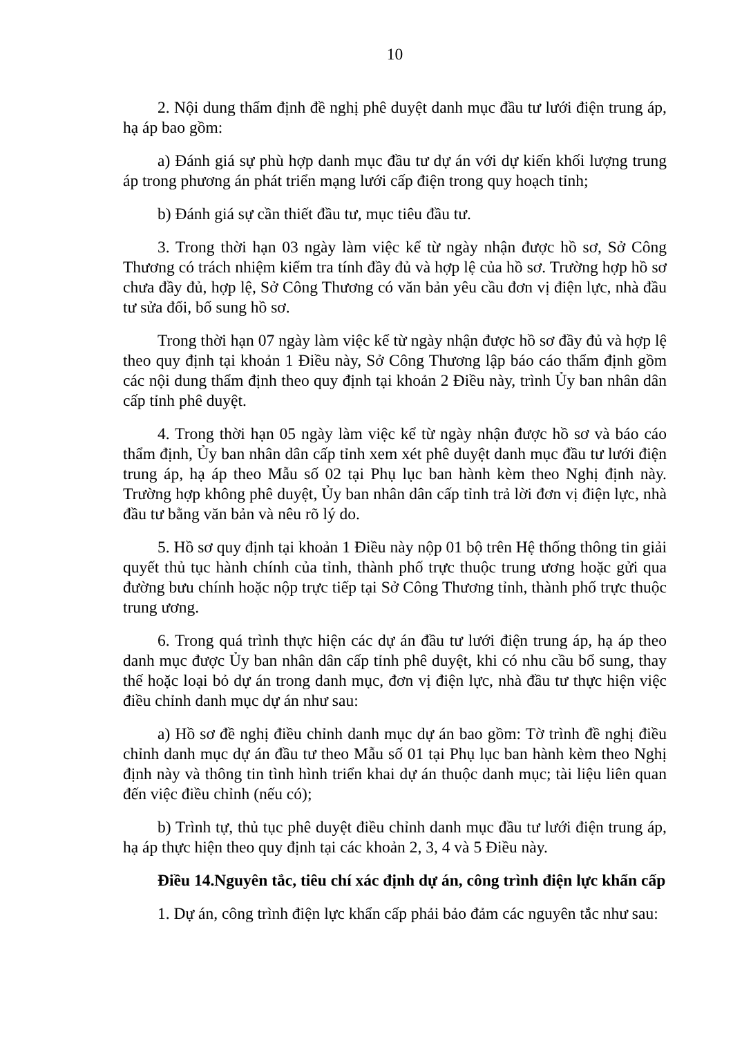10
2. Nội dung thẩm định đề nghị phê duyệt danh mục đầu tư lưới điện trung áp, hạ áp bao gồm:
a) Đánh giá sự phù hợp danh mục đầu tư dự án với dự kiến khối lượng trung áp trong phương án phát triển mạng lưới cấp điện trong quy hoạch tỉnh;
b) Đánh giá sự cần thiết đầu tư, mục tiêu đầu tư.
3. Trong thời hạn 03 ngày làm việc kể từ ngày nhận được hồ sơ, Sở Công Thương có trách nhiệm kiểm tra tính đầy đủ và hợp lệ của hồ sơ. Trường hợp hồ sơ chưa đầy đủ, hợp lệ, Sở Công Thương có văn bản yêu cầu đơn vị điện lực, nhà đầu tư sửa đổi, bổ sung hồ sơ.
Trong thời hạn 07 ngày làm việc kể từ ngày nhận được hồ sơ đầy đủ và hợp lệ theo quy định tại khoản 1 Điều này, Sở Công Thương lập báo cáo thẩm định gồm các nội dung thẩm định theo quy định tại khoản 2 Điều này, trình Ủy ban nhân dân cấp tỉnh phê duyệt.
4. Trong thời hạn 05 ngày làm việc kể từ ngày nhận được hồ sơ và báo cáo thẩm định, Ủy ban nhân dân cấp tỉnh xem xét phê duyệt danh mục đầu tư lưới điện trung áp, hạ áp theo Mẫu số 02 tại Phụ lục ban hành kèm theo Nghị định này. Trường hợp không phê duyệt, Ủy ban nhân dân cấp tỉnh trả lời đơn vị điện lực, nhà đầu tư bằng văn bản và nêu rõ lý do.
5. Hồ sơ quy định tại khoản 1 Điều này nộp 01 bộ trên Hệ thống thông tin giải quyết thủ tục hành chính của tỉnh, thành phố trực thuộc trung ương hoặc gửi qua đường bưu chính hoặc nộp trực tiếp tại Sở Công Thương tỉnh, thành phố trực thuộc trung ương.
6. Trong quá trình thực hiện các dự án đầu tư lưới điện trung áp, hạ áp theo danh mục được Ủy ban nhân dân cấp tỉnh phê duyệt, khi có nhu cầu bổ sung, thay thế hoặc loại bỏ dự án trong danh mục, đơn vị điện lực, nhà đầu tư thực hiện việc điều chỉnh danh mục dự án như sau:
a) Hồ sơ đề nghị điều chỉnh danh mục dự án bao gồm: Tờ trình đề nghị điều chỉnh danh mục dự án đầu tư theo Mẫu số 01 tại Phụ lục ban hành kèm theo Nghị định này và thông tin tình hình triển khai dự án thuộc danh mục; tài liệu liên quan đến việc điều chỉnh (nếu có);
b) Trình tự, thủ tục phê duyệt điều chỉnh danh mục đầu tư lưới điện trung áp, hạ áp thực hiện theo quy định tại các khoản 2, 3, 4 và 5 Điều này.
Điều 14.Nguyên tắc, tiêu chí xác định dự án, công trình điện lực khẩn cấp
1. Dự án, công trình điện lực khẩn cấp phải bảo đảm các nguyên tắc như sau: